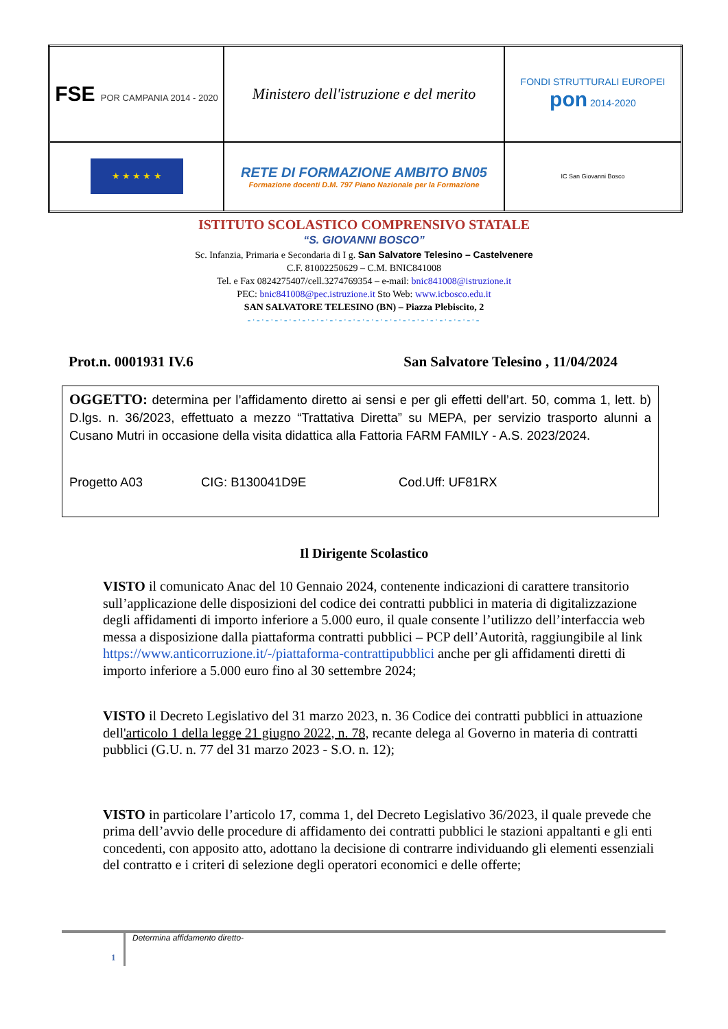| FSE POR CAMPANIA 2014 - 2020 | Ministero dell'istruzione e del merito | FONDI STRUTTURALI EUROPEI pon 2014-2020 |
| ★ ★ ★ ★ ★ | RETE DI FORMAZIONE AMBITO BN05 Formazione docenti D.M. 797 Piano Nazionale per la Formazione | IC San Giovanni Bosco |
ISTITUTO SCOLASTICO COMPRENSIVO STATALE
“S. GIOVANNI BOSCO”
Sc. Infanzia, Primaria e Secondaria di I g. San Salvatore Telesino – Castelvenere
C.F. 81002250629 – C.M. BNIC841008
Tel. e Fax 0824275407/cell.3274769354 – e-mail: bnic841008@istruzione.it
PEC: bnic841008@pec.istruzione.it Sto Web: www.icbosco.edu.it
SAN SALVATORE TELESINO (BN) – Piazza Plebiscito, 2
-·-·-·-·-·-·-·-·-·-·-·-·-·-·-·-·-·-·-·-·-·-·-·-·-·-
Prot.n. 0001931 IV.6 San Salvatore Telesino , 11/04/2024
OGGETTO: determina per l’affidamento diretto ai sensi e per gli effetti dell’art. 50, comma 1, lett. b) D.lgs. n. 36/2023, effettuato a mezzo “Trattativa Diretta” su MEPA, per servizio trasporto alunni a Cusano Mutri in occasione della visita didattica alla Fattoria FARM FAMILY - A.S. 2023/2024.
Progetto A03 CIG: B130041D9E Cod.Uff: UF81RX
Il Dirigente Scolastico
VISTO il comunicato Anac del 10 Gennaio 2024, contenente indicazioni di carattere transitorio sull’applicazione delle disposizioni del codice dei contratti pubblici in materia di digitalizzazione degli affidamenti di importo inferiore a 5.000 euro, il quale consente l’utilizzo dell’interfaccia web messa a disposizione dalla piattaforma contratti pubblici – PCP dell’Autorità, raggiungibile al link https://www.anticorruzione.it/-/piattaforma-contrattipubblici anche per gli affidamenti diretti di importo inferiore a 5.000 euro fino al 30 settembre 2024;
VISTO il Decreto Legislativo del 31 marzo 2023, n. 36 Codice dei contratti pubblici in attuazione dell'articolo 1 della legge 21 giugno 2022, n. 78, recante delega al Governo in materia di contratti pubblici (G.U. n. 77 del 31 marzo 2023 - S.O. n. 12);
VISTO in particolare l’articolo 17, comma 1, del Decreto Legislativo 36/2023, il quale prevede che prima dell’avvio delle procedure di affidamento dei contratti pubblici le stazioni appaltanti e gli enti concedenti, con apposito atto, adottano la decisione di contrarre individuando gli elementi essenziali del contratto e i criteri di selezione degli operatori economici e delle offerte;
1
Determina affidamento diretto-